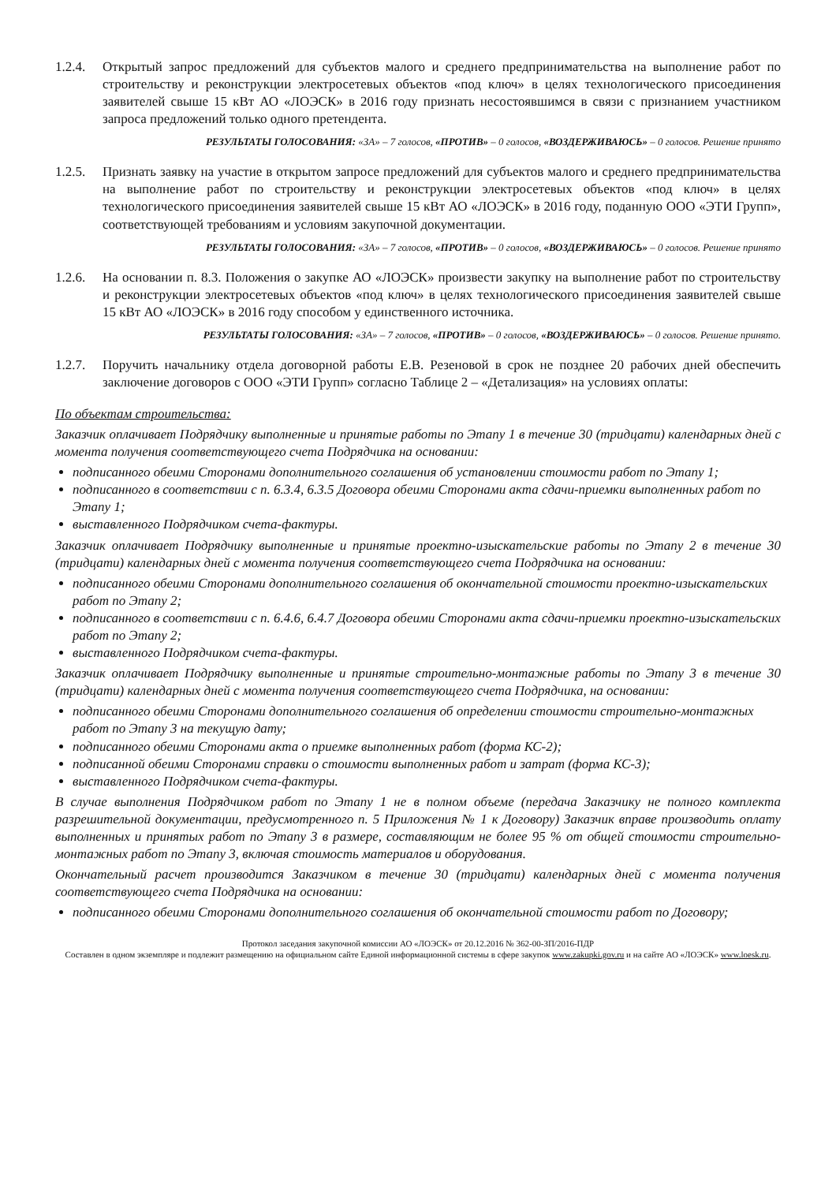1.2.4.
Открытый запрос предложений для субъектов малого и среднего предпринимательства на выполнение работ по строительству и реконструкции электросетевых объектов «под ключ» в целях технологического присоединения заявителей свыше 15 кВт АО «ЛОЭСК» в 2016 году признать несостоявшимся в связи с признанием участником запроса предложений только одного претендента.
РЕЗУЛЬТАТЫ ГОЛОСОВАНИЯ: «ЗА» – 7 голосов, «ПРОТИВ» – 0 голосов, «ВОЗДЕРЖИВАЮСЬ» – 0 голосов. Решение принято
1.2.5.
Признать заявку на участие в открытом запросе предложений для субъектов малого и среднего предпринимательства на выполнение работ по строительству и реконструкции электросетевых объектов «под ключ» в целях технологического присоединения заявителей свыше 15 кВт АО «ЛОЭСК» в 2016 году, поданную ООО «ЭТИ Групп», соответствующей требованиям и условиям закупочной документации.
РЕЗУЛЬТАТЫ ГОЛОСОВАНИЯ: «ЗА» – 7 голосов, «ПРОТИВ» – 0 голосов, «ВОЗДЕРЖИВАЮСЬ» – 0 голосов. Решение принято
1.2.6.
На основании п. 8.3. Положения о закупке АО «ЛОЭСК» произвести закупку на выполнение работ по строительству и реконструкции электросетевых объектов «под ключ» в целях технологического присоединения заявителей свыше 15 кВт АО «ЛОЭСК» в 2016 году способом у единственного источника.
РЕЗУЛЬТАТЫ ГОЛОСОВАНИЯ: «ЗА» – 7 голосов, «ПРОТИВ» – 0 голосов, «ВОЗДЕРЖИВАЮСЬ» – 0 голосов. Решение принято.
1.2.7.
Поручить начальнику отдела договорной работы Е.В. Резеновой в срок не позднее 20 рабочих дней обеспечить заключение договоров с ООО «ЭТИ Групп» согласно Таблице 2 – «Детализация» на условиях оплаты:
По объектам строительства:
Заказчик оплачивает Подрядчику выполненные и принятые работы по Этапу 1 в течение 30 (тридцати) календарных дней с момента получения соответствующего счета Подрядчика на основании:
подписанного обеими Сторонами дополнительного соглашения об установлении стоимости работ по Этапу 1;
подписанного в соответствии с п. 6.3.4, 6.3.5 Договора обеими Сторонами акта сдачи-приемки выполненных работ по Этапу 1;
выставленного Подрядчиком счета-фактуры.
Заказчик оплачивает Подрядчику выполненные и принятые проектно-изыскательские работы по Этапу 2 в течение 30 (тридцати) календарных дней с момента получения соответствующего счета Подрядчика на основании:
подписанного обеими Сторонами дополнительного соглашения об окончательной стоимости проектно-изыскательских работ по Этапу 2;
подписанного в соответствии с п. 6.4.6, 6.4.7 Договора обеими Сторонами акта сдачи-приемки проектно-изыскательских работ по Этапу 2;
выставленного Подрядчиком счета-фактуры.
Заказчик оплачивает Подрядчику выполненные и принятые строительно-монтажные работы по Этапу 3 в течение 30 (тридцати) календарных дней с момента получения соответствующего счета Подрядчика, на основании:
подписанного обеими Сторонами дополнительного соглашения об определении стоимости строительно-монтажных работ по Этапу 3 на текущую дату;
подписанного обеими Сторонами акта о приемке выполненных работ (форма КС-2);
подписанной обеими Сторонами справки о стоимости выполненных работ и затрат (форма КС-3);
выставленного Подрядчиком счета-фактуры.
В случае выполнения Подрядчиком работ по Этапу 1 не в полном объеме (передача Заказчику не полного комплекта разрешительной документации, предусмотренного п. 5 Приложения № 1 к Договору) Заказчик вправе производить оплату выполненных и принятых работ по Этапу 3 в размере, составляющим не более 95 % от общей стоимости строительно-монтажных работ по Этапу 3, включая стоимость материалов и оборудования.
Окончательный расчет производится Заказчиком в течение 30 (тридцати) календарных дней с момента получения соответствующего счета Подрядчика на основании:
подписанного обеими Сторонами дополнительного соглашения об окончательной стоимости работ по Договору;
Протокол заседания закупочной комиссии АО «ЛОЭСК» от 20.12.2016 № 362-00-ЗП/2016-ПДР
Составлен в одном экземпляре и подлежит размещению на официальном сайте Единой информационной системы в сфере закупок www.zakupki.gov.ru и на сайте АО «ЛОЭСК» www.loesk.ru.